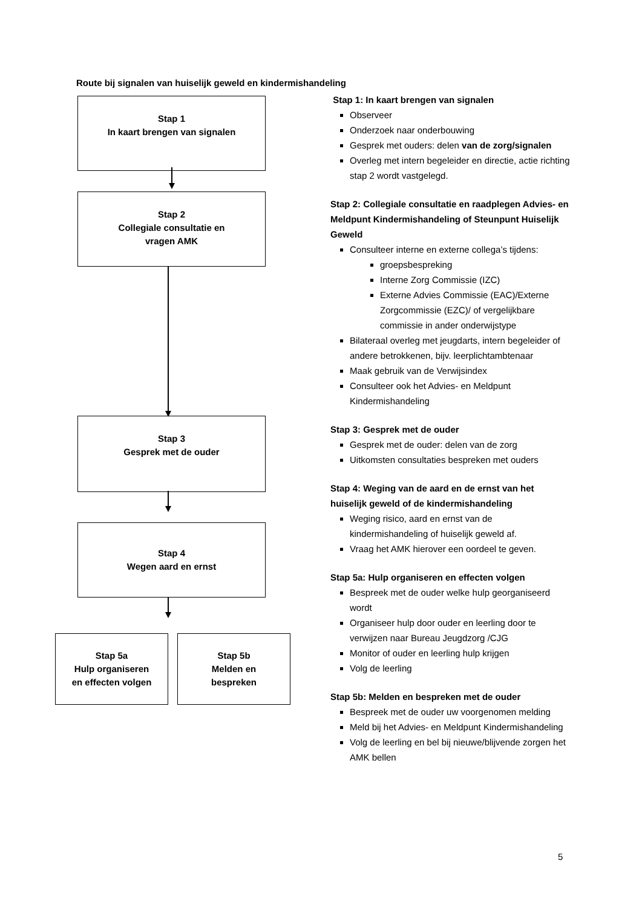Route bij signalen van huiselijk geweld en kindermishandeling
Stap 1
In kaart brengen van signalen
Stap 2
Collegiale consultatie en
vragen AMK
Stap 3
Gesprek met de ouder
Stap 4
Wegen aard en ernst
Stap 5a
Hulp organiseren
en effecten volgen
Stap 5b
Melden en
bespreken
Stap 1: In kaart brengen van signalen
Observeer
Onderzoek naar onderbouwing
Gesprek met ouders: delen van de zorg/signalen
Overleg met intern begeleider en directie, actie richting stap 2 wordt vastgelegd.
Stap 2: Collegiale consultatie en raadplegen Advies- en Meldpunt Kindermishandeling of Steunpunt Huiselijk Geweld
Consulteer interne en externe collega’s tijdens:
groepsbespreking
Interne Zorg Commissie (IZC)
Externe Advies Commissie (EAC)/Externe Zorgcommissie (EZC)/ of vergelijkbare commissie in ander onderwijstype
Bilateraal overleg met jeugdarts, intern begeleider of andere betrokkenen, bijv. leerplichtambtenaar
Maak gebruik van de Verwijsindex
Consulteer ook het Advies- en Meldpunt Kindermishandeling
Stap 3: Gesprek met de ouder
Gesprek met de ouder: delen van de zorg
Uitkomsten consultaties bespreken met ouders
Stap 4: Weging van de aard en de ernst van het huiselijk geweld of de kindermishandeling
Weging risico, aard en ernst van de kindermishandeling of huiselijk geweld af.
Vraag het AMK hierover een oordeel te geven.
Stap 5a: Hulp organiseren en effecten volgen
Bespreek met de ouder welke hulp georganiseerd wordt
Organiseer hulp door ouder en leerling door te verwijzen naar Bureau Jeugdzorg /CJG
Monitor of ouder en leerling hulp krijgen
Volg de leerling
Stap 5b: Melden en bespreken met de ouder
Bespreek met de ouder uw voorgenomen melding
Meld bij het Advies- en Meldpunt Kindermishandeling
Volg de leerling en bel bij nieuwe/blijvende zorgen het AMK bellen
5